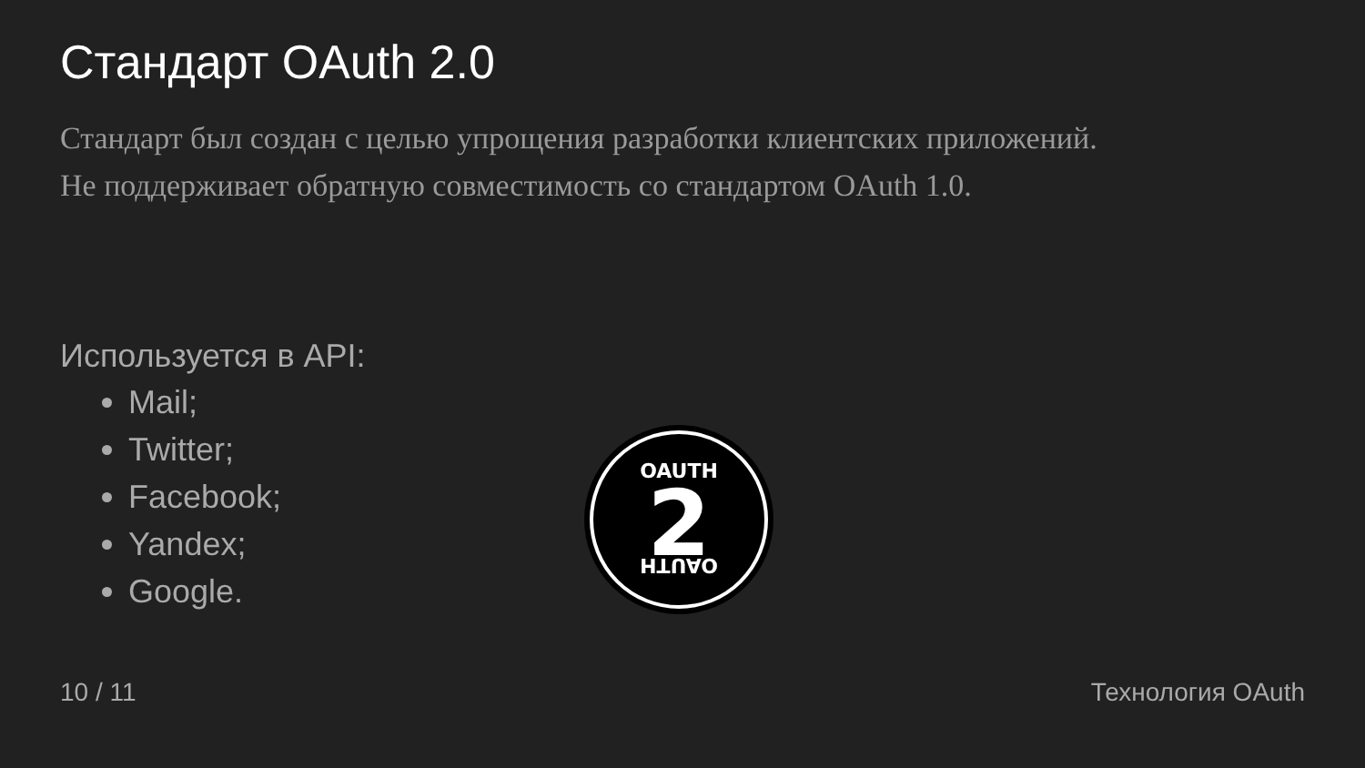Стандарт OAuth 2.0
Стандарт был создан с целью упрощения разработки клиентских приложений.
Не поддерживает обратную совместимость со стандартом OAuth 1.0.
Используется в API:
Mail;
Twitter;
Facebook;
Yandex;
Google.
OAUTH
OAUTH
2
10 / 11 Технология OAuth